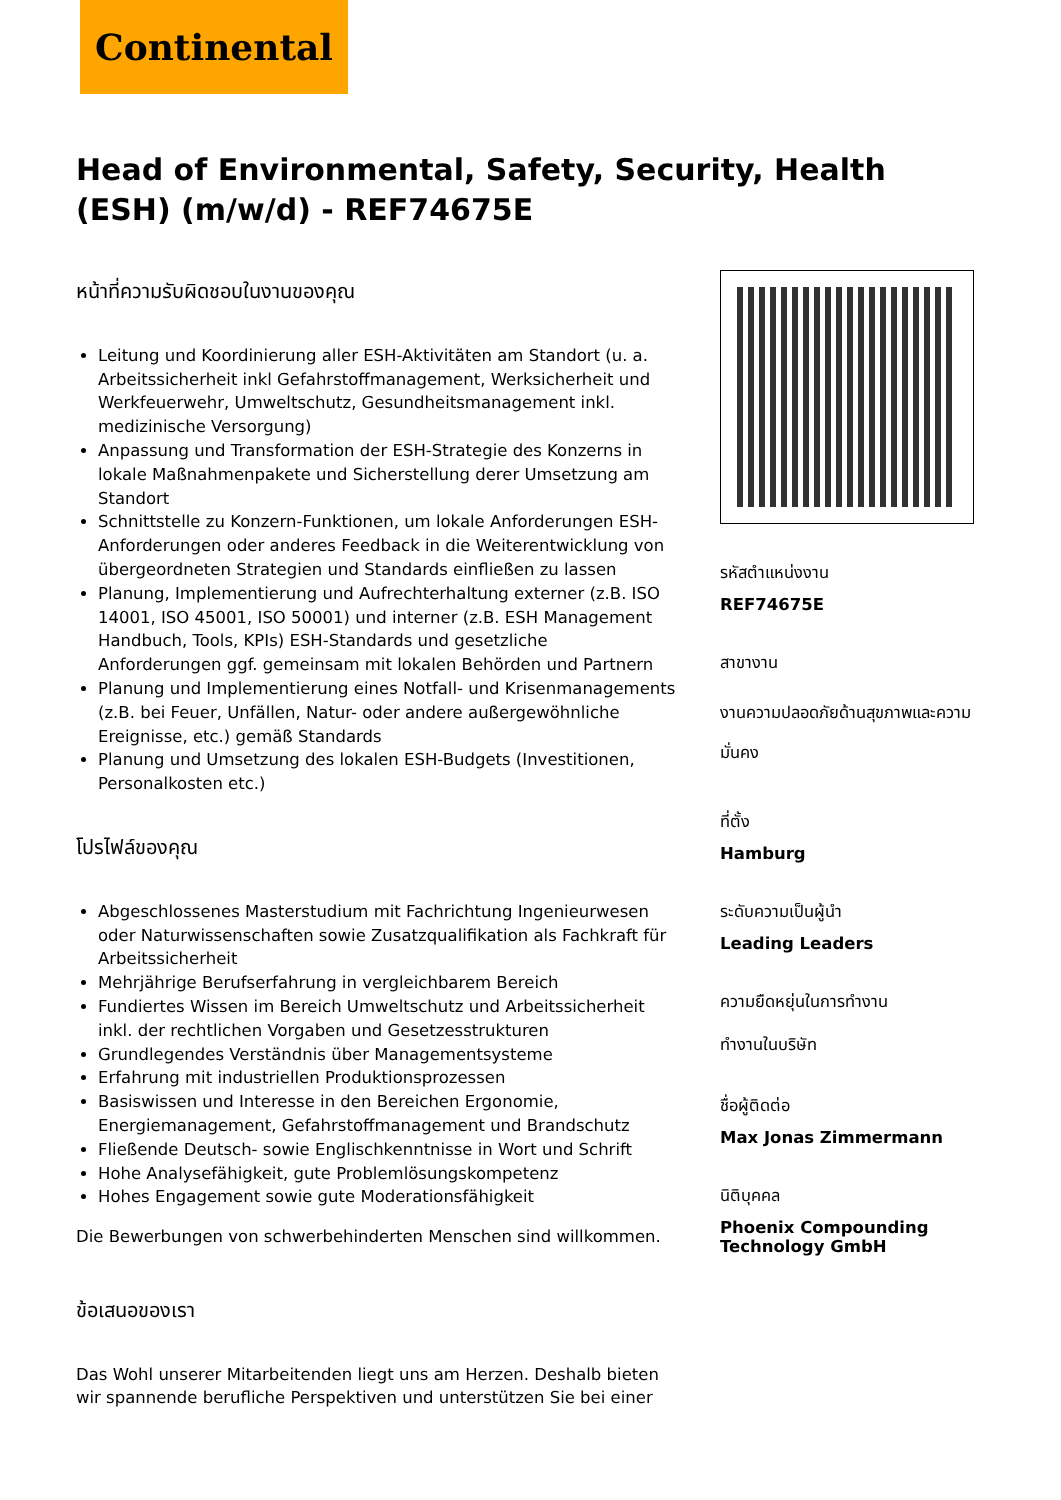Continental
Head of Environmental, Safety, Security, Health (ESH) (m/w/d) - REF74675E
หน้าที่ความรับผิดชอบในงานของคุณ
Leitung und Koordinierung aller ESH-Aktivitäten am Standort (u. a. Arbeitssicherheit inkl Gefahrstoffmanagement, Werksicherheit und Werkfeuerwehr, Umweltschutz, Gesundheitsmanagement inkl. medizinische Versorgung)
Anpassung und Transformation der ESH-Strategie des Konzerns in lokale Maßnahmenpakete und Sicherstellung derer Umsetzung am Standort
Schnittstelle zu Konzern-Funktionen, um lokale Anforderungen ESH-Anforderungen oder anderes Feedback in die Weiterentwicklung von übergeordneten Strategien und Standards einfließen zu lassen
Planung, Implementierung und Aufrechterhaltung externer (z.B. ISO 14001, ISO 45001, ISO 50001) und interner (z.B. ESH Management Handbuch, Tools, KPIs) ESH-Standards und gesetzliche Anforderungen ggf. gemeinsam mit lokalen Behörden und Partnern
Planung und Implementierung eines Notfall- und Krisenmanagements (z.B. bei Feuer, Unfällen, Natur- oder andere außergewöhnliche Ereignisse, etc.) gemäß Standards
Planung und Umsetzung des lokalen ESH-Budgets (Investitionen, Personalkosten etc.)
โปรไฟล์ของคุณ
Abgeschlossenes Masterstudium mit Fachrichtung Ingenieurwesen oder Naturwissenschaften sowie Zusatzqualifikation als Fachkraft für Arbeitssicherheit
Mehrjährige Berufserfahrung in vergleichbarem Bereich
Fundiertes Wissen im Bereich Umweltschutz und Arbeitssicherheit inkl. der rechtlichen Vorgaben und Gesetzesstrukturen
Grundlegendes Verständnis über Managementsysteme
Erfahrung mit industriellen Produktionsprozessen
Basiswissen und Interesse in den Bereichen Ergonomie, Energiemanagement, Gefahrstoffmanagement und Brandschutz
Fließende Deutsch- sowie Englischkenntnisse in Wort und Schrift
Hohe Analysefähigkeit, gute Problemlösungskompetenz
Hohes Engagement sowie gute Moderationsfähigkeit
Die Bewerbungen von schwerbehinderten Menschen sind willkommen.
ข้อเสนอของเรา
Das Wohl unserer Mitarbeitenden liegt uns am Herzen. Deshalb bieten wir spannende berufliche Perspektiven und unterstützen Sie bei einer
รหัสตำแหน่งงาน
REF74675E
สาขางาน
งานความปลอดภัยด้านสุขภาพและความมั่นคง
ที่ตั้ง
Hamburg
ระดับความเป็นผู้นำ
Leading Leaders
ความยืดหยุ่นในการทำงาน
ทำงานในบริษัท
ชื่อผู้ติดต่อ
Max Jonas Zimmermann
นิติบุคคล
Phoenix Compounding Technology GmbH